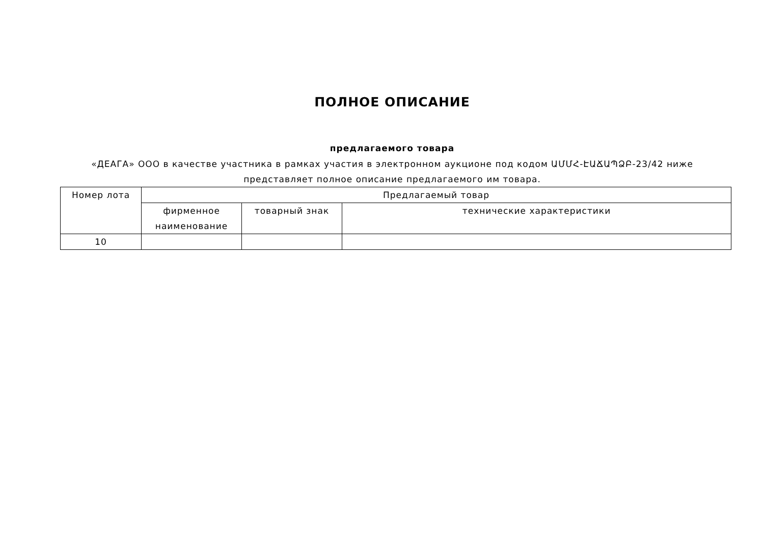ПОЛНОЕ ОПИСАНИЕ
предлагаемого товара
«ДЕАГА» ООО в качестве участника в рамках участия в электронном аукционе под кодом ԱՄՄՀ-ԷԱՃԱՊՁԲ-23/42 ниже представляет полное описание предлагаемого им товара.
| Номер лота | Предлагаемый товар | | |
| --- | --- | --- | --- |
| | фирменное наименование | товарный знак | технические характеристики |
| 10 | | | |